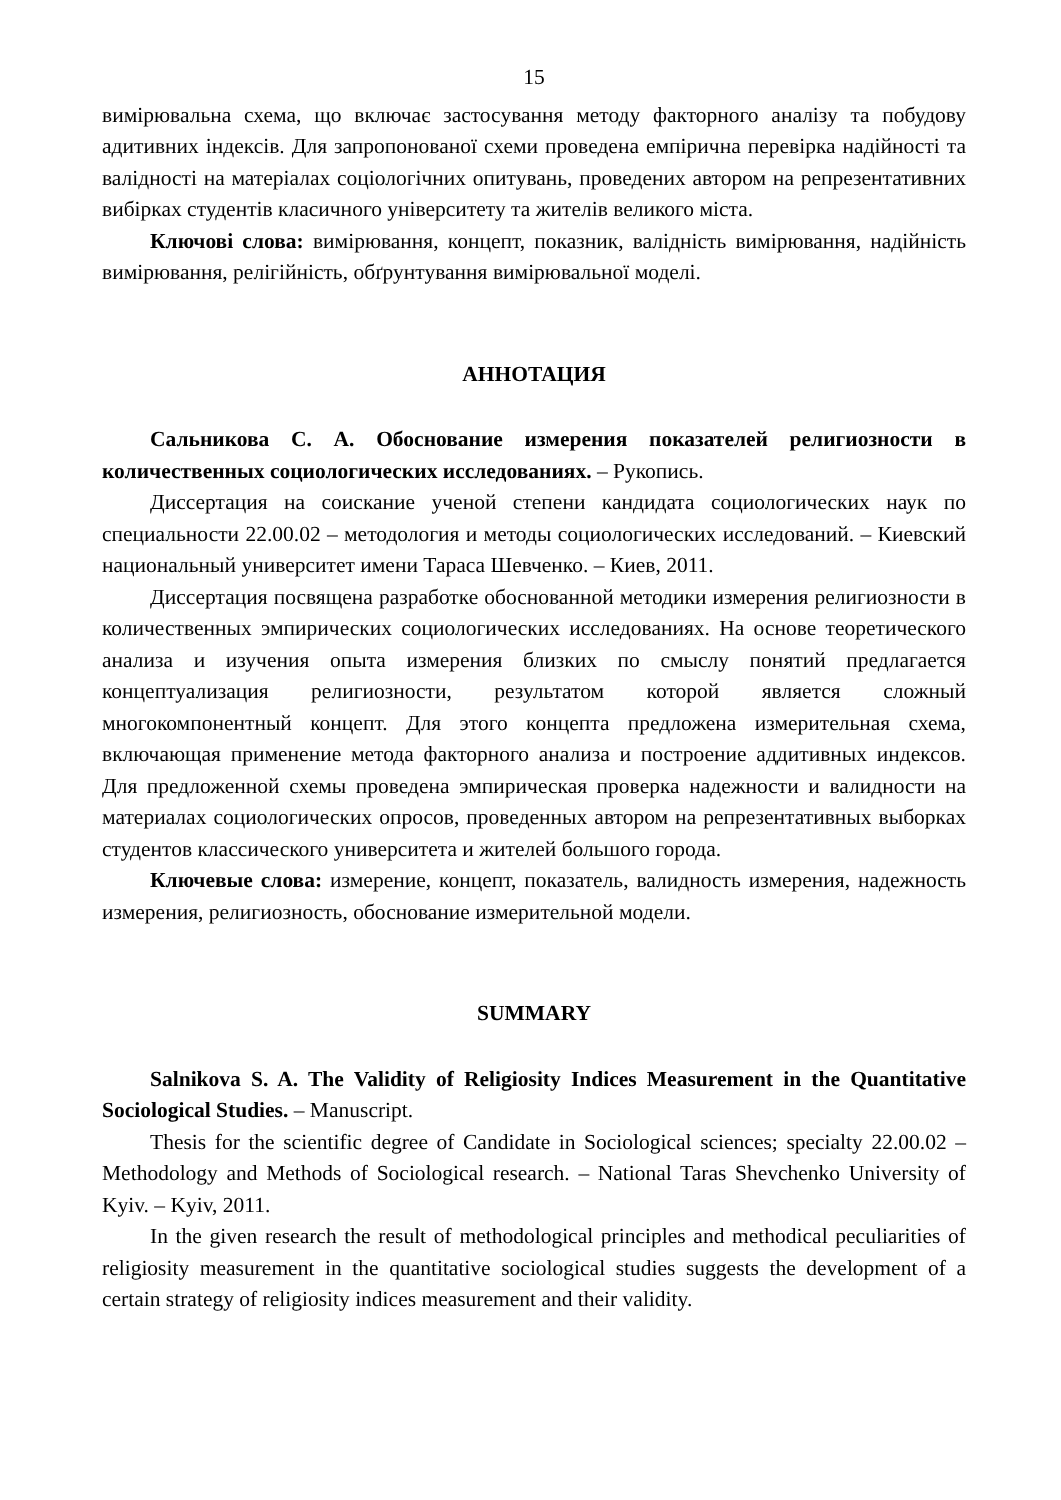15
вимірювальна схема, що включає застосування методу факторного аналізу та побудову адитивних індексів. Для запропонованої схеми проведена емпірична перевірка надійності та валідності на матеріалах соціологічних опитувань, проведених автором на репрезентативних вибірках студентів класичного університету та жителів великого міста.
Ключові слова: вимірювання, концепт, показник, валідність вимірювання, надійність вимірювання, релігійність, обґрунтування вимірювальної моделі.
АННОТАЦИЯ
Сальникова С. А. Обоснование измерения показателей религиозности в количественных социологических исследованиях. – Рукопись.
Диссертация на соискание ученой степени кандидата социологических наук по специальности 22.00.02 – методология и методы социологических исследований. – Киевский национальный университет имени Тараса Шевченко. – Киев, 2011.
Диссертация посвящена разработке обоснованной методики измерения религиозности в количественных эмпирических социологических исследованиях. На основе теоретического анализа и изучения опыта измерения близких по смыслу понятий предлагается концептуализация религиозности, результатом которой является сложный многокомпонентный концепт. Для этого концепта предложена измерительная схема, включающая применение метода факторного анализа и построение аддитивных индексов. Для предложенной схемы проведена эмпирическая проверка надежности и валидности на материалах социологических опросов, проведенных автором на репрезентативных выборках студентов классического университета и жителей большого города.
Ключевые слова: измерение, концепт, показатель, валидность измерения, надежность измерения, религиозность, обоснование измерительной модели.
SUMMARY
Salnikova S. A. The Validity of Religiosity Indices Measurement in the Quantitative Sociological Studies. – Manuscript.
Thesis for the scientific degree of Candidate in Sociological sciences; specialty 22.00.02 – Methodology and Methods of Sociological research. – National Taras Shevchenko University of Kyiv. – Kyiv, 2011.
In the given research the result of methodological principles and methodical peculiarities of religiosity measurement in the quantitative sociological studies suggests the development of a certain strategy of religiosity indices measurement and their validity.